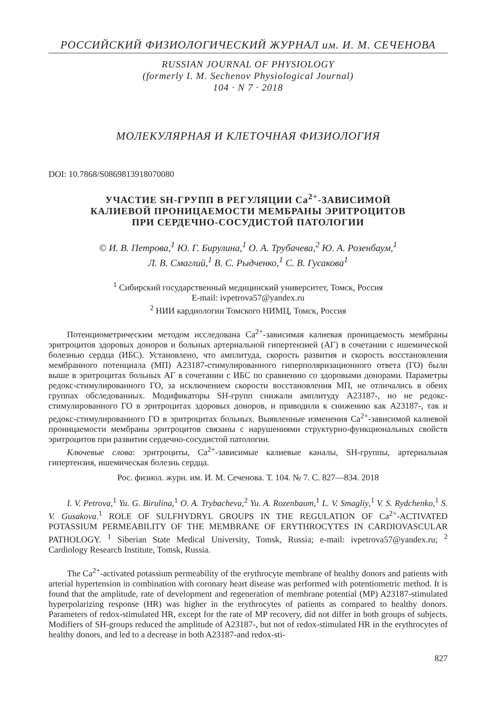РОССИЙСКИЙ ФИЗИОЛОГИЧЕСКИЙ ЖУРНАЛ им. И. М. СЕЧЕНОВА
RUSSIAN JOURNAL OF PHYSIOLOGY
(formerly I. M. Sechenov Physiological Journal)
104 · N 7 · 2018
МОЛЕКУЛЯРНАЯ И КЛЕТОЧНАЯ ФИЗИОЛОГИЯ
DOI: 10.7868/S0869813918070080
УЧАСТИЕ SH-ГРУПП В РЕГУЛЯЦИИ Ca<sup>2+</sup>-ЗАВИСИМОЙ
КАЛИЕВОЙ ПРОНИЦАЕМОСТИ МЕМБРАНЫ ЭРИТРОЦИТОВ
ПРИ СЕРДЕЧНО-СОСУДИСТОЙ ПАТОЛОГИИ
© И. В. Петрова,<sup>1</sup> Ю. Г. Бирулина,<sup>1</sup> О. А. Трубачева,<sup>2</sup> Ю. А. Розенбаум,<sup>1</sup>
Л. В. Смаглий,<sup>1</sup> В. С. Рыдченко,<sup>1</sup> С. В. Гусакова<sup>1</sup>
<sup>1</sup> Сибирский государственный медицинский университет, Томск, Россия
E-mail: ivpetrova57@yandex.ru
<sup>2</sup> НИИ кардиологии Томского НИМЦ, Томск, Россия
Потенциометрическим методом исследована Ca<sup>2+</sup>-зависимая калиевая проницаемость мембраны эритроцитов здоровых доноров и больных артериальной гипертензией (АГ) в сочетании с ишемической болезнью сердца (ИБС). Установлено, что амплитуда, скорость развития и скорость восстановления мембранного потенциала (МП) А23187-стимулированного гиперполяризационного ответа (ГО) были выше в эритроцитах больных АГ в сочетании с ИБС по сравнению со здоровыми донорами. Параметры редокс-стимулированного ГО, за исключением скорости восстановления МП, не отличались в обеих группах обследованных. Модификаторы SH-групп снижали амплитуду А23187-, но не редокс-стимулированного ГО в эритроцитах здоровых доноров, и приводили к снижению как А23187-, так и редокс-стимулированного ГО в эритроцитах больных. Выявленные изменения Ca<sup>2+</sup>-зависимой калиевой проницаемости мембраны эритроцитов связаны с нарушениями структурно-функциональных свойств эритроцитов при развитии сердечно-сосудистой патологии.
Ключевые слова: эритроциты, Ca<sup>2+</sup>-зависимые калиевые каналы, SH-группы, артериальная гипертензия, ишемическая болезнь сердца.
Рос. физиол. журн. им. И. М. Сеченова. Т. 104. № 7. С. 827—834. 2018
I. V. Petrova,<sup>1</sup> Yu. G. Birulina,<sup>1</sup> O. A. Trybacheva,<sup>2</sup> Yu. A. Rozenbaum,<sup>1</sup> L. V. Smagliy,<sup>1</sup> V. S. Rydchenko,<sup>1</sup> S. V. Gusakova.<sup>1</sup> ROLE OF SULFHYDRYL GROUPS IN THE REGULATION OF Ca<sup>2+</sup>-ACTIVATED POTASSIUM PERMEABILITY OF THE MEMBRANE OF ERYTHROCYTES IN CARDIOVASCULAR PATHOLOGY. <sup>1</sup> Siberian State Medical University, Tomsk, Russia; e-mail: ivpetrova57@yandex.ru; <sup>2</sup> Cardiology Research Institute, Tomsk, Russia.
The Ca<sup>2+</sup>-activated potassium permeability of the erythrocyte membrane of healthy donors and patients with arterial hypertension in combination with coronary heart disease was performed with potentiometric method. It is found that the amplitude, rate of development and regeneration of membrane potential (MP) A23187-stimulated hyperpolarizing response (HR) was higher in the erythrocytes of patients as compared to healthy donors. Parameters of redox-stimulated HR, except for the rate of MP recovery, did not differ in both groups of subjects. Modifiers of SH-groups reduced the amplitude of A23187-, but not of redox-stimulated HR in the erythrocytes of healthy donors, and led to a decrease in both A23187-and redox-sti-
827